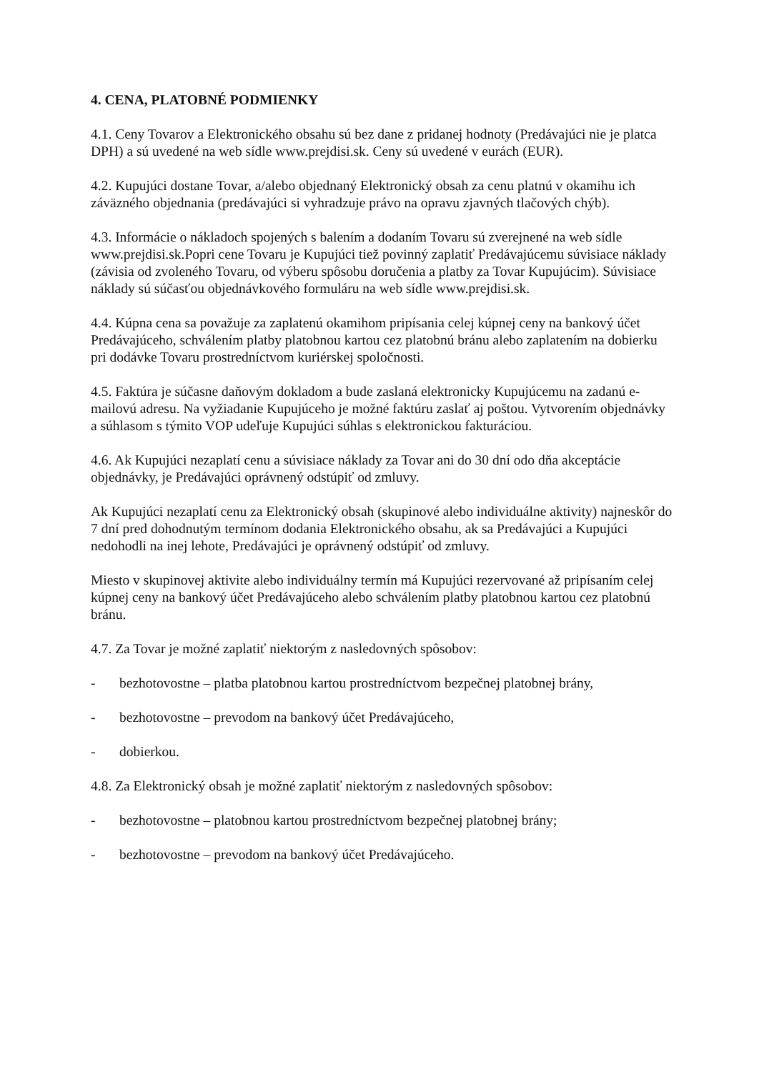4. CENA, PLATOBNÉ PODMIENKY
4.1. Ceny Tovarov a Elektronického obsahu sú bez dane z pridanej hodnoty (Predávajúci nie je platca DPH) a sú uvedené na web sídle www.prejdisi.sk. Ceny sú uvedené v eurách (EUR).
4.2. Kupujúci dostane Tovar, a/alebo objednaný Elektronický obsah za cenu platnú v okamihu ich záväzného objednania (predávajúci si vyhradzuje právo na opravu zjavných tlačových chýb).
4.3. Informácie o nákladoch spojených s balením a dodaním Tovaru sú zverejnené na web sídle www.prejdisi.sk.Popri cene Tovaru je Kupujúci tiež povinný zaplatiť Predávajúcemu súvisiace náklady (závisia od zvoleného Tovaru, od výberu spôsobu doručenia a platby za Tovar Kupujúcim). Súvisiace náklady sú súčasťou objednávkového formuláru na web sídle www.prejdisi.sk.
4.4. Kúpna cena sa považuje za zaplatenú okamihom pripísania celej kúpnej ceny na bankový účet Predávajúceho, schválením platby platobnou kartou cez platobnú bránu alebo zaplatením na dobierku pri dodávke Tovaru prostredníctvom kuriérskej spoločnosti.
4.5. Faktúra je súčasne daňovým dokladom a bude zaslaná elektronicky Kupujúcemu na zadanú e-mailovú adresu. Na vyžiadanie Kupujúceho je možné faktúru zaslať aj poštou. Vytvorením objednávky a súhlasom s týmito VOP udeľuje Kupujúci súhlas s elektronickou fakturáciou.
4.6. Ak Kupujúci nezaplatí cenu a súvisiace náklady za Tovar ani do 30 dní odo dňa akceptácie objednávky, je Predávajúci oprávnený odstúpiť od zmluvy.
Ak Kupujúci nezaplatí cenu za Elektronický obsah (skupinové alebo individuálne aktivity) najneskôr do 7 dní pred dohodnutým termínom dodania Elektronického obsahu, ak sa Predávajúci a Kupujúci nedohodli na inej lehote, Predávajúci je oprávnený odstúpiť od zmluvy.
Miesto v skupinovej aktivite alebo individuálny termín má Kupujúci rezervované až pripísaním celej kúpnej ceny na bankový účet Predávajúceho alebo schválením platby platobnou kartou cez platobnú bránu.
4.7. Za Tovar je možné zaplatiť niektorým z nasledovných spôsobov:
- bezhotovostne – platba platobnou kartou prostredníctvom bezpečnej platobnej brány,
- bezhotovostne – prevodom na bankový účet Predávajúceho,
- dobierkou.
4.8. Za Elektronický obsah je možné zaplatiť niektorým z nasledovných spôsobov:
- bezhotovostne – platobnou kartou prostredníctvom bezpečnej platobnej brány;
- bezhotovostne – prevodom na bankový účet Predávajúceho.